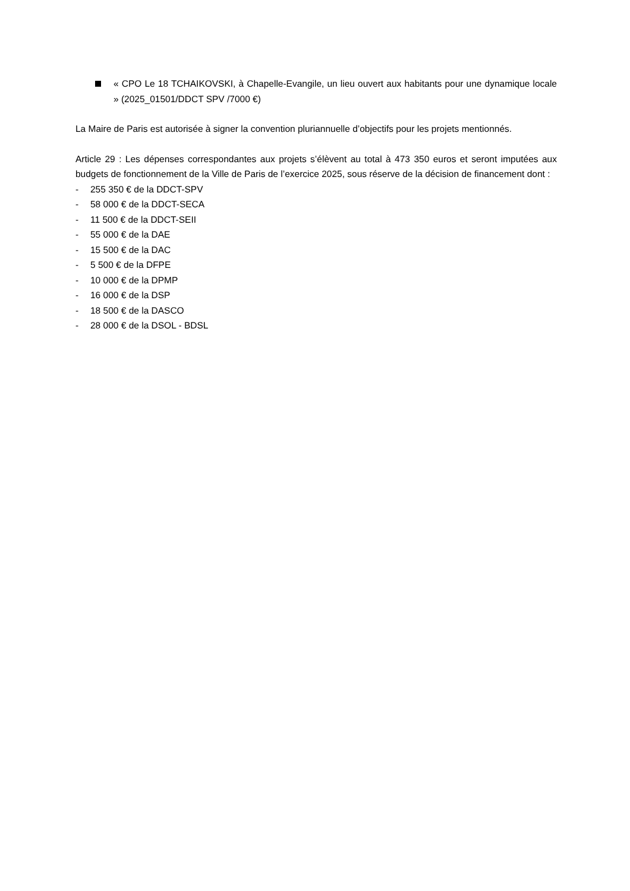« CPO Le 18 TCHAIKOVSKI, à Chapelle-Evangile, un lieu ouvert aux habitants pour une dynamique locale » (2025_01501/DDCT SPV /7000 €)
La Maire de Paris est autorisée à signer la convention pluriannuelle d’objectifs pour les projets mentionnés.
Article 29 : Les dépenses correspondantes aux projets s’élèvent au total à 473 350 euros et seront imputées aux budgets de fonctionnement de la Ville de Paris de l’exercice 2025, sous réserve de la décision de financement dont :
- 255 350 € de la DDCT-SPV
- 58 000 € de la DDCT-SECA
- 11 500 € de la DDCT-SEII
- 55 000 € de la DAE
- 15 500 € de la DAC
- 5 500 € de la DFPE
- 10 000 € de la DPMP
- 16 000 € de la DSP
- 18 500 € de la DASCO
- 28 000 € de la DSOL - BDSL